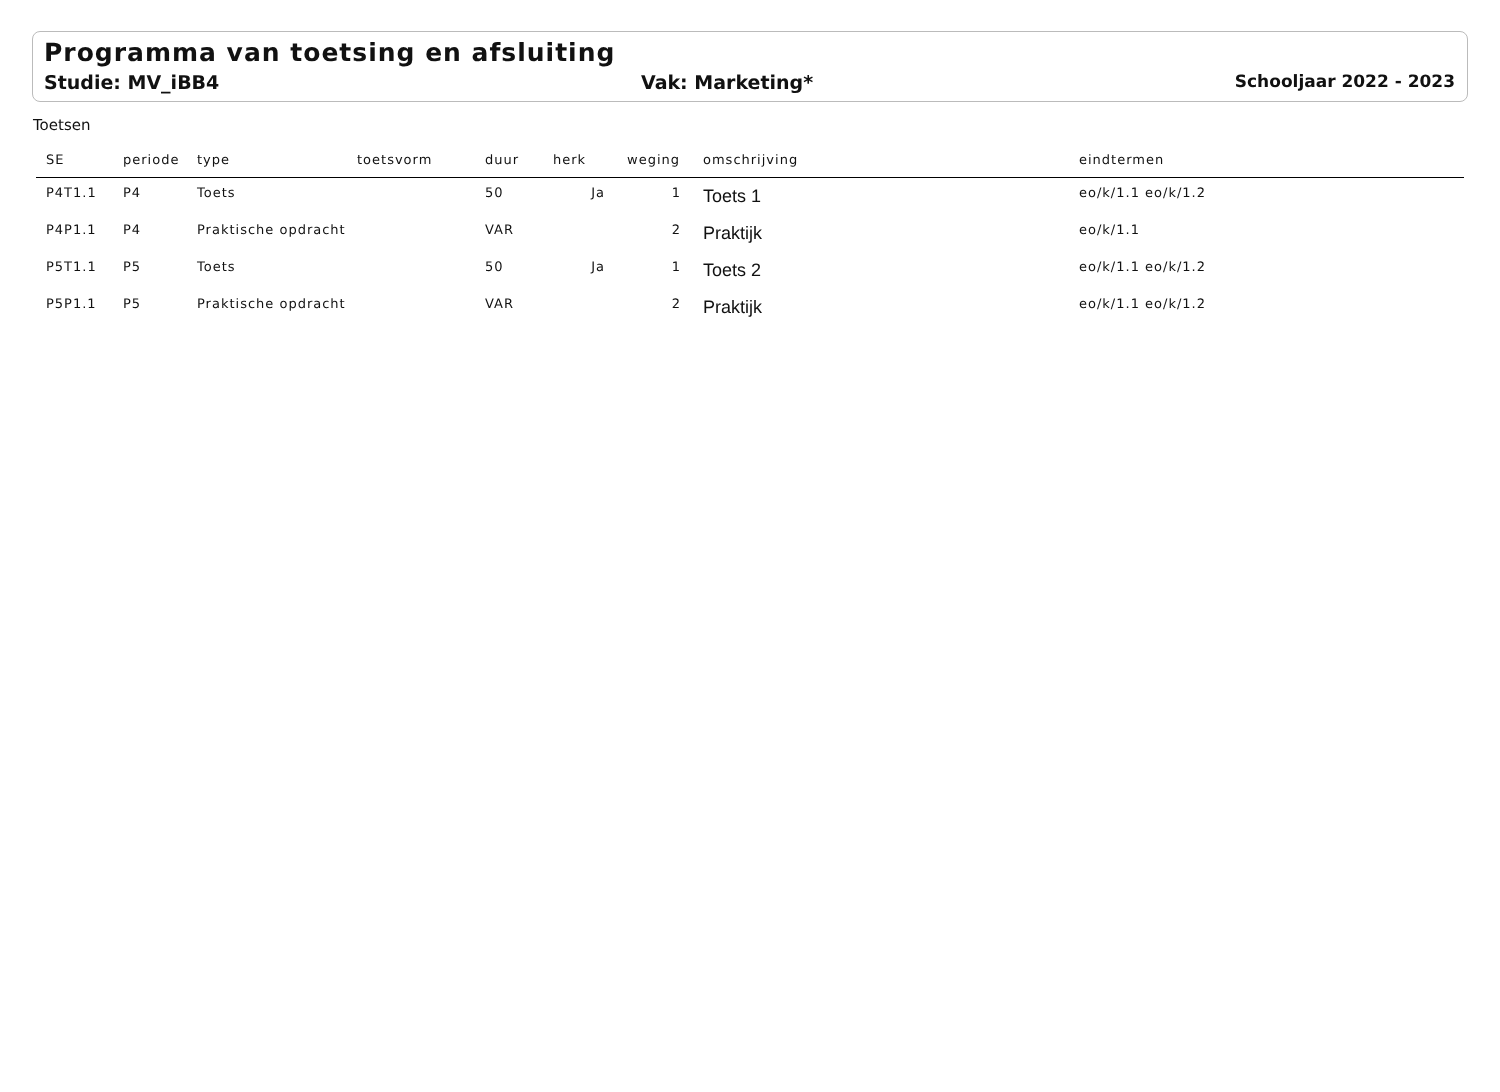Programma van toetsing en afsluiting
Studie: MV_iBB4 Vak: Marketing* Schooljaar 2022 - 2023
Toetsen
| SE | periode | type | toetsvorm | duur | herk | weging | omschrijving | eindtermen |
| --- | --- | --- | --- | --- | --- | --- | --- | --- |
| P4T1.1 | P4 | Toets | | 50 | Ja | 1 | Toets 1 | eo/k/1.1 eo/k/1.2 |
| P4P1.1 | P4 | Praktische opdracht | | VAR | | 2 | Praktijk | eo/k/1.1 |
| P5T1.1 | P5 | Toets | | 50 | Ja | 1 | Toets 2 | eo/k/1.1 eo/k/1.2 |
| P5P1.1 | P5 | Praktische opdracht | | VAR | | 2 | Praktijk | eo/k/1.1 eo/k/1.2 |